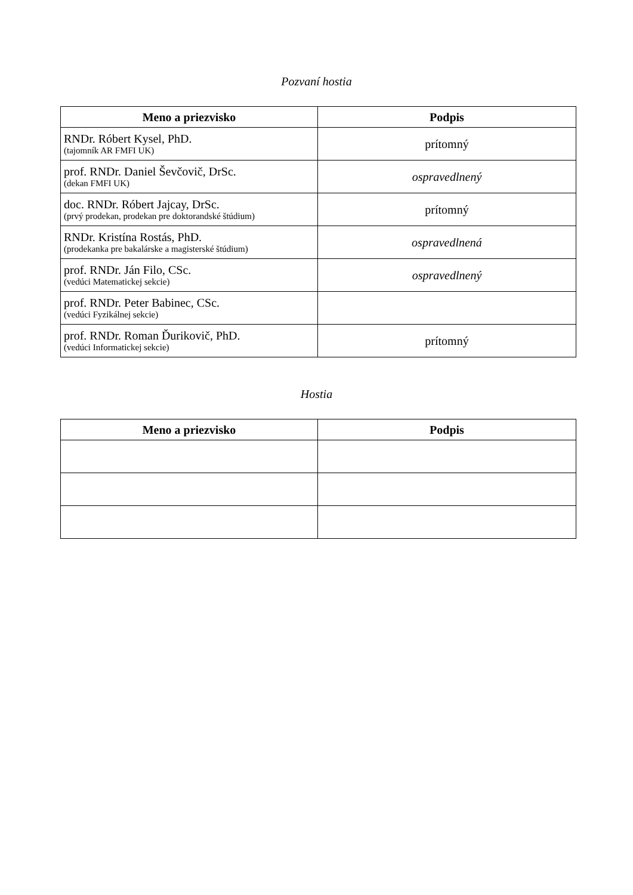Pozvaní hostia
| Meno a priezvisko | Podpis |
| --- | --- |
| RNDr. Róbert Kysel, PhD. (tajomník AR FMFI UK) | prítomný |
| prof. RNDr. Daniel Ševčovič, DrSc. (dekan FMFI UK) | ospravedlnený |
| doc. RNDr. Róbert Jajcay, DrSc. (prvý prodekan, prodekan pre doktorandské štúdium) | prítomný |
| RNDr. Kristína Rostás, PhD. (prodekanka pre bakalárske a magisterské štúdium) | ospravedlnená |
| prof. RNDr. Ján Filo, CSc. (vedúci Matematickej sekcie) | ospravedlnený |
| prof. RNDr. Peter Babinec, CSc. (vedúci Fyzikálnej sekcie) | |
| prof. RNDr. Roman Ďurikovič, PhD. (vedúci Informatickej sekcie) | prítomný |
Hostia
| Meno a priezvisko | Podpis |
| --- | --- |